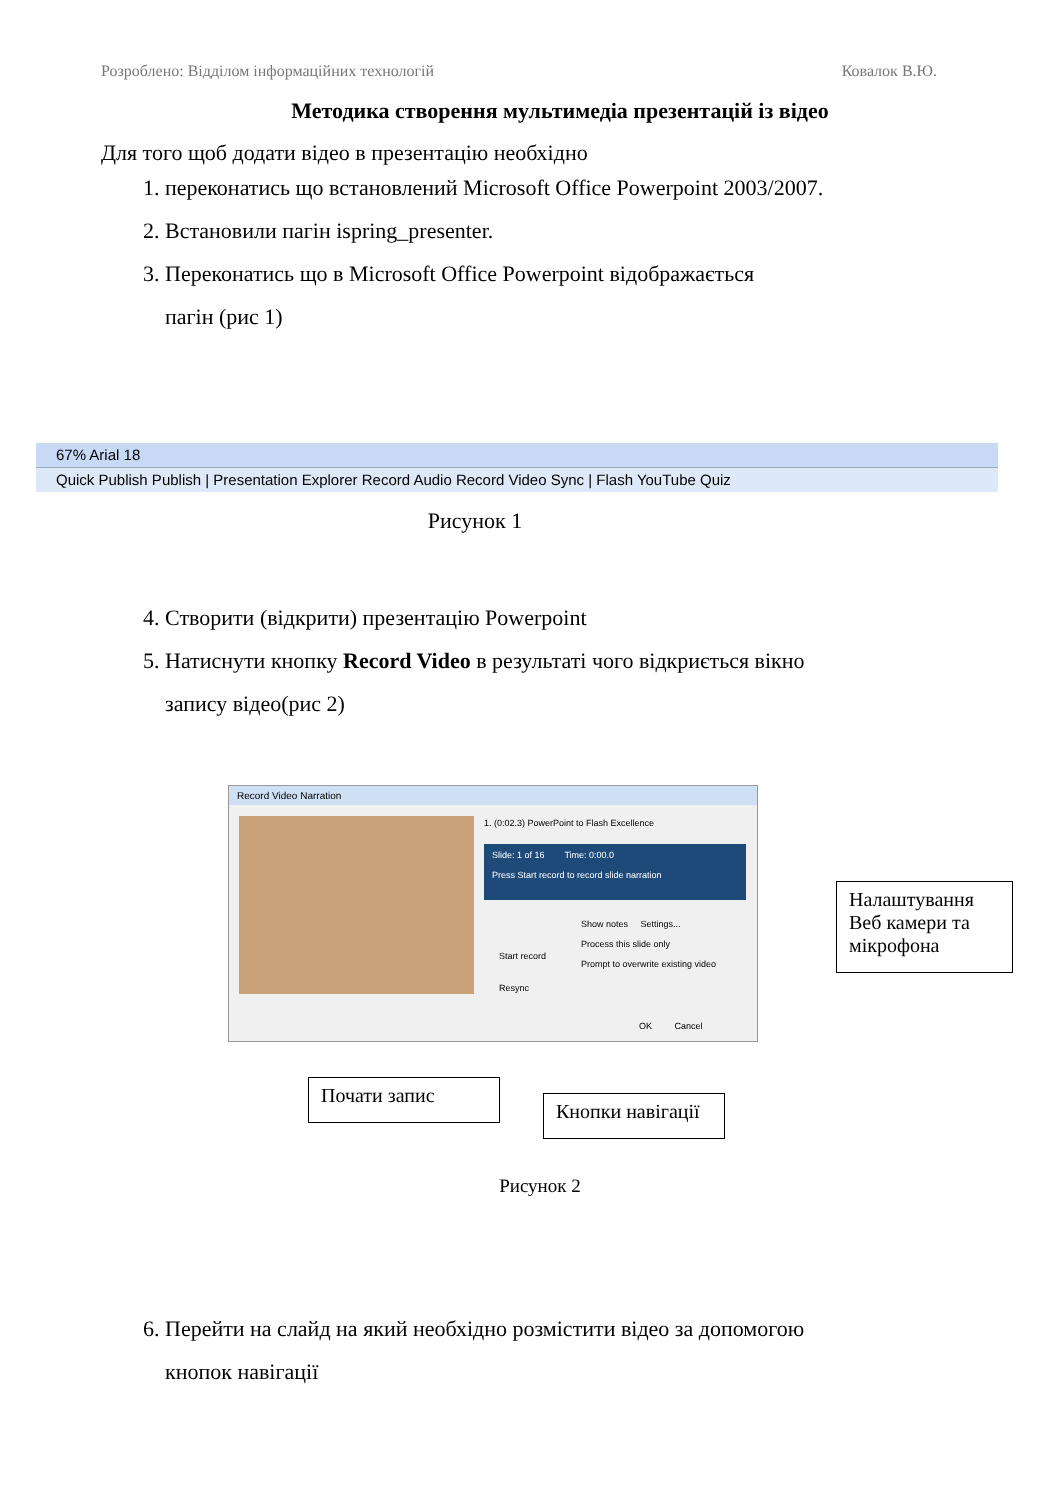Розроблено: Відділом інформаційних технологій Ковалок В.Ю.
Методика створення мультимедіа презентацій із відео
Для того щоб додати відео в презентацію необхідно
1. переконатись що встановлений Microsoft Office Powerpoint 2003/2007.
2. Встановили пагін ispring_presenter.
3. Переконатись що в Microsoft Office Powerpoint відображається
пагін (рис 1)
67% Arial 18
Quick Publish Publish | Presentation Explorer Record Audio Record Video Sync | Flash YouTube Quiz
Рисунок 1
4. Створити (відкрити) презентацію Powerpoint
5. Натиснути кнопку Record Video в результаті чого відкриється вікно
запису відео(рис 2)
Record Video Narration
1. (0:02.3) PowerPoint to Flash Excellence
Slide: 1 of 16 Time: 0:00.0
Press Start record to record slide narration
Start record
Show notes Settings...
Process this slide only
Prompt to overwrite existing video
Resync
OK Cancel
Налаштування Веб камери та мікрофона
Почати запис
Кнопки навігації
Рисунок 2
6. Перейти на слайд на який необхідно розмістити відео за допомогою
кнопок навігації